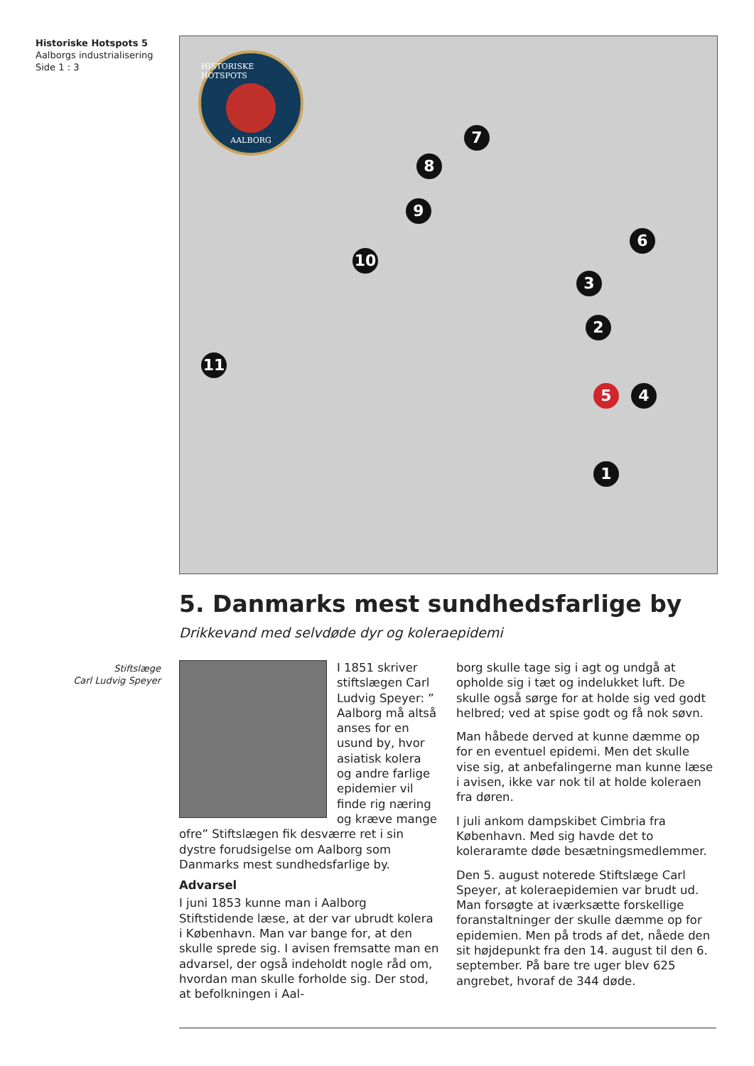Historiske Hotspots 5
Aalborgs industrialisering
Side 1 : 3
HISTORISKE HOTSPOTS AALBORG
7
8
9
10
11
6
3
2
5 4
1
5. Danmarks mest sundhedsfarlige by
Drikkevand med selvdøde dyr og koleraepidemi
I 1851 skriver stiftslægen Carl Ludvig Speyer: ” Aalborg må altså anses for en usund by, hvor asiatisk kolera og andre farlige epidemier vil finde rig næring og kræve mange ofre” Stiftslægen fik desværre ret i sin dystre forudsigelse om Aalborg som Danmarks mest sundhedsfarlige by.
Advarsel
I juni 1853 kunne man i Aalborg Stiftstidende læse, at der var ubrudt kolera i København. Man var bange for, at den skulle sprede sig. I avisen fremsatte man en advarsel, der også indeholdt nogle råd om, hvordan man skulle forholde sig. Der stod, at befolkningen i Aal-
borg skulle tage sig i agt og undgå at opholde sig i tæt og indelukket luft. De skulle også sørge for at holde sig ved godt helbred; ved at spise godt og få nok søvn.
Man håbede derved at kunne dæmme op for en eventuel epidemi. Men det skulle vise sig, at anbefalingerne man kunne læse i avisen, ikke var nok til at holde koleraen fra døren.
I juli ankom dampskibet Cimbria fra København. Med sig havde det to koleraramte døde besætningsmedlemmer.
Den 5. august noterede Stiftslæge Carl Speyer, at koleraepidemien var brudt ud. Man forsøgte at iværksætte forskellige foranstaltninger der skulle dæmme op for epidemien. Men på trods af det, nåede den sit højdepunkt fra den 14. august til den 6. september. På bare tre uger blev 625 angrebet, hvoraf de 344 døde.
Stiftslæge
Carl Ludvig Speyer